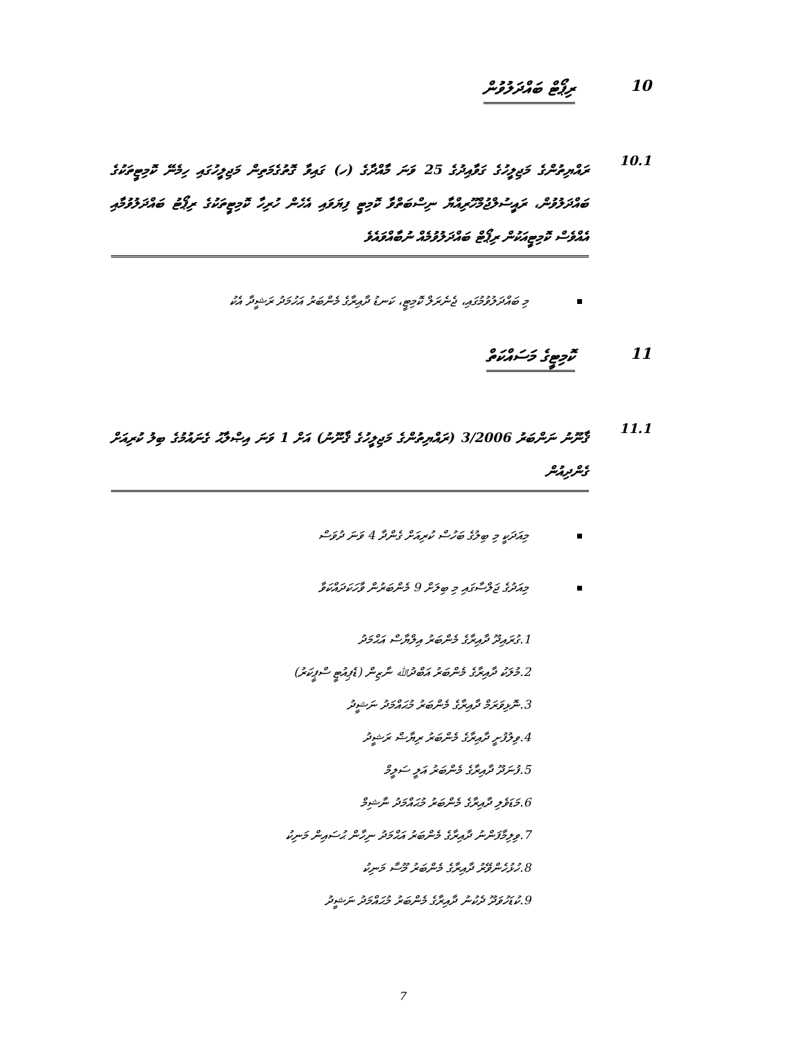10 ރިޕޯޓް ބައްދަލުވުން
10.1 ރައްޔިތުންގެ މަޖިލީހުގެ ގަވާއިދުގެ 25 ވަނަ މާއްދާގެ (ހ) ގައިވާ ގޮތުގެމަތިން މަޖިލީހުގައި ހިމެނޭ ކޮމިޓީތަކުގެ ބައްދަލުވުން، ރައީސުލްޖުމްހޫރިއްޔާ ނިސްބަތްވާ ކޮމިޓީ ފިޔަވައި އެހެން ހުރިހާ ކޮމިޓީތަކުގެ ރިޕޯޓު ބައްދަލުވުމާއި އެއްވެސް ކޮމިޓީއަކުން ރިޕޯޓް ބައްދަލުވުމެއް ނުބާއްވައެވެ
މި ބައްދަލުވުމުގައި، ޖެނެރަލް ކޮމިޓީ، ކަނޑު ދާއިރާގެ މެންބަރު އަހުމަދު ރަޝީދާ އެކު
11 ކޮމިޓީގެ މަސައްކަތް
11.1 ޤާނޫނު ނަންބަރު 3/2006 (ރައްޔިތުންގެ މަޖިލީހުގެ ޤާނޫނު) އަށް 1 ވަނަ އިޞްލާޙު ގެނައުމުގެ ބިލު ކުރިއަށް ގެންދިއުން
މިއަދަކީ މި ބިލުގެ ބަހުސް ކުރިއަށް ގެންދާ 4 ވަނަ ދުވަސް
މިއަދުގެ ޖަލްސާގައި މި ބިލަށް 9 މެންބަރުން ވާހަކަދައްކަވާ
.1 ގުރައިދޫ ދާއިރާގެ މެންބަރު އިލްޔާސް އަޙްމަދު
.2 މުލަކު ދާއިރާގެ މެންބަރު އަބްދުﷲ ނާޒިން (ޑެޕިއުޓީ ސްޕީކަރު)
.3 ނޮޅިވަރަމް ދާއިރާގެ މެންބަރު މުޙައްމަދު ނަޝީދު
.4 ވިލުފުށީ ދާއިރާގެ މެންބަރު ރިޔާޟް ރަޝީދު
.5 ފުނަދޫ ދާއިރާގެ މެންބަރު އަލީ ސަލީމް
.6 މަޑަވެލި ދާއިރާގެ މެންބަރު މުޙައްމަދު ނާޝިމް
.7 ވިލިމާފަންނު ދާއިރާގެ މެންބަރު އަޙްމަދު ނިހާން ޙުސައިން މަނިކު
.8 ހުޅުހެންވޭރު ދާއިރާގެ މެންބަރު މޫސާ މަނިކު
.9 ކުޑަހުވަދޫ ދެކުނު ދާއިރާގެ މެންބަރު މުޙައްމަދު ނަޝީދު
7